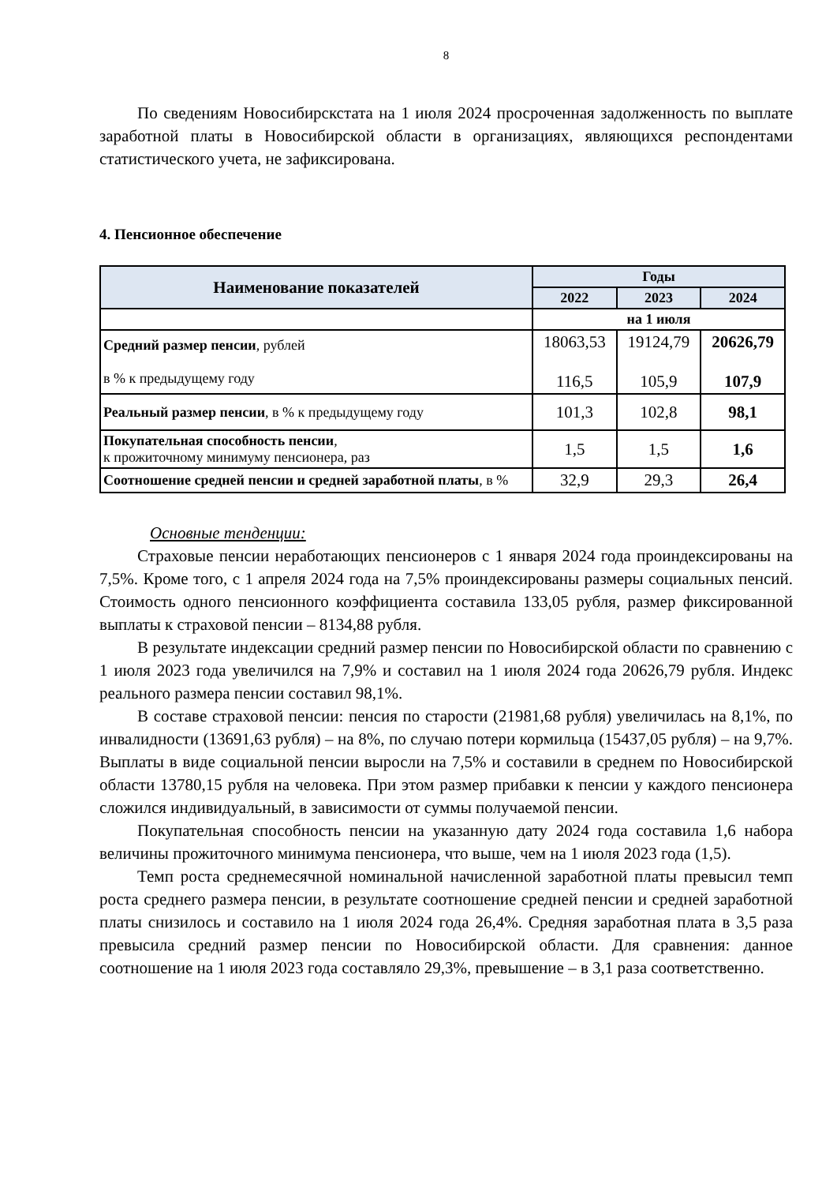8
По сведениям Новосибирскстата на 1 июля 2024 просроченная задолженность по выплате заработной платы в Новосибирской области в организациях, являющихся респондентами статистического учета, не зафиксирована.
4. Пенсионное обеспечение
| Наименование показателей | Годы | | |
| --- | --- | --- | --- |
| | 2022 | 2023 | 2024 |
| | на 1 июля | | |
| Средний размер пенсии , рублей в % к предыдущему году | 18063,53 116,5 | 19124,79 105,9 | 20626,79 107,9 |
| Реальный размер пенсии , в % к предыдущему году | 101,3 | 102,8 | 98,1 |
| Покупательная способность пенсии , к прожиточному минимуму пенсионера, раз | 1,5 | 1,5 | 1,6 |
| Соотношение средней пенсии и средней заработной платы , в % | 32,9 | 29,3 | 26,4 |
Основные тенденции:
Страховые пенсии неработающих пенсионеров с 1 января 2024 года проиндексированы на 7,5%. Кроме того, с 1 апреля 2024 года на 7,5% проиндексированы размеры социальных пенсий. Стоимость одного пенсионного коэффициента составила 133,05 рубля, размер фиксированной выплаты к страховой пенсии – 8134,88 рубля.
В результате индексации средний размер пенсии по Новосибирской области по сравнению с 1 июля 2023 года увеличился на 7,9% и составил на 1 июля 2024 года 20626,79 рубля. Индекс реального размера пенсии составил 98,1%.
В составе страховой пенсии: пенсия по старости (21981,68 рубля) увеличилась на 8,1%, по инвалидности (13691,63 рубля) – на 8%, по случаю потери кормильца (15437,05 рубля) – на 9,7%. Выплаты в виде социальной пенсии выросли на 7,5% и составили в среднем по Новосибирской области 13780,15 рубля на человека. При этом размер прибавки к пенсии у каждого пенсионера сложился индивидуальный, в зависимости от суммы получаемой пенсии.
Покупательная способность пенсии на указанную дату 2024 года составила 1,6 набора величины прожиточного минимума пенсионера, что выше, чем на 1 июля 2023 года (1,5).
Темп роста среднемесячной номинальной начисленной заработной платы превысил темп роста среднего размера пенсии, в результате соотношение средней пенсии и средней заработной платы снизилось и составило на 1 июля 2024 года 26,4%. Средняя заработная плата в 3,5 раза превысила средний размер пенсии по Новосибирской области. Для сравнения: данное соотношение на 1 июля 2023 года составляло 29,3%, превышение – в 3,1 раза соответственно.